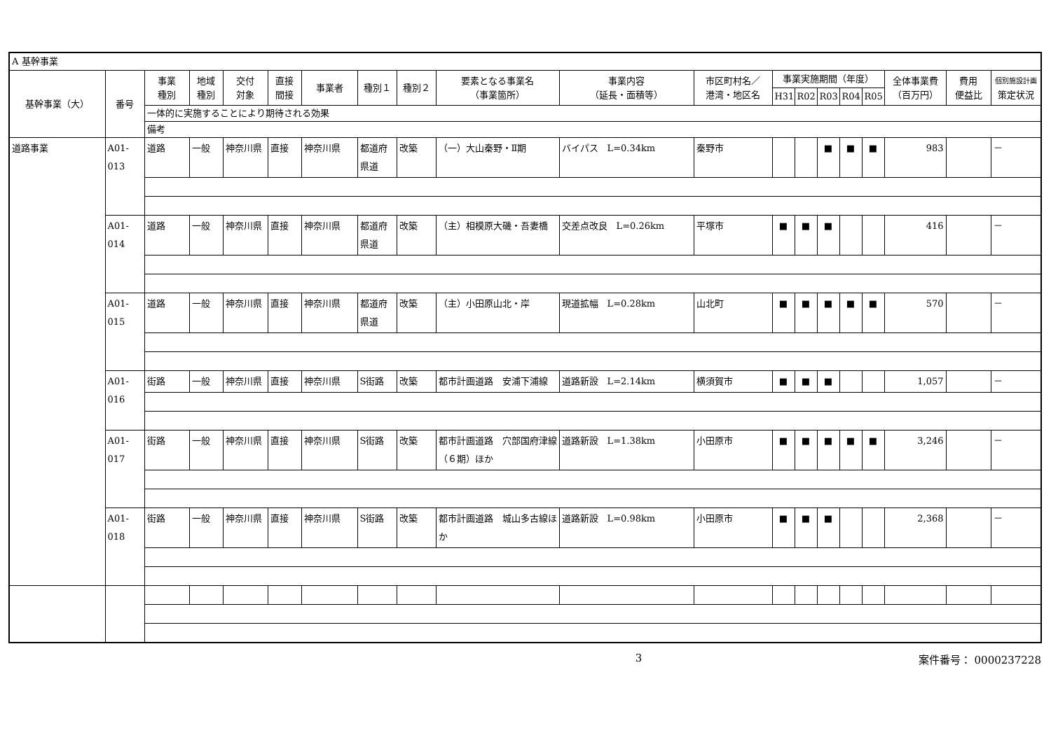| A 基幹事業 | | | | | | | | | | | | | | | | | | | |
| 基幹事業（大） | 番号 | 事業 種別 | 地域 種別 | 交付 対象 | 直接 間接 | 事業者 | 種別１ | 種別２ | 要素となる事業名 （事業箇所） | 事業内容 （延長・面積等） | 市区町村名／ 港湾・地区名 | 事業実施期間（年度） | | | | | 全体事業費 （百万円） | 費用 便益比 | 個別施設計画 策定状況 |
| | | | | | | | | | | | | H31 | R02 | R03 | R04 | R05 | | | |
| | | 一体的に実施することにより期待される効果 | | | | | | | | | | | | | | | | | |
| | | 備考 | | | | | | | | | | | | | | | | | |
| 道路事業 | A01-013 | 道路 | 一般 | 神奈川県 | 直接 | 神奈川県 | 都道府県道 | 改築 | （一）大山秦野・Ⅱ期 | バイパス L=0.34km | 秦野市 | | | ■ | ■ | ■ | 983 | | － |
| | A01-014 | 道路 | 一般 | 神奈川県 | 直接 | 神奈川県 | 都道府県道 | 改築 | （主）相模原大磯・吾妻橋 | 交差点改良 L=0.26km | 平塚市 | ■ | ■ | ■ | | | 416 | | － |
| | A01-015 | 道路 | 一般 | 神奈川県 | 直接 | 神奈川県 | 都道府県道 | 改築 | （主）小田原山北・岸 | 現道拡幅 L=0.28km | 山北町 | ■ | ■ | ■ | ■ | ■ | 570 | | － |
| | A01-016 | 街路 | 一般 | 神奈川県 | 直接 | 神奈川県 | S街路 | 改築 | 都市計画道路 安浦下浦線 | 道路新設 L=2.14km | 横須賀市 | ■ | ■ | ■ | | | 1,057 | | － |
| | A01-017 | 街路 | 一般 | 神奈川県 | 直接 | 神奈川県 | S街路 | 改築 | 都市計画道路 穴部国府津線（６期）ほか | 道路新設 L=1.38km | 小田原市 | ■ | ■ | ■ | ■ | ■ | 3,246 | | － |
| | A01-018 | 街路 | 一般 | 神奈川県 | 直接 | 神奈川県 | S街路 | 改築 | 都市計画道路 城山多古線ほか | 道路新設 L=0.98km | 小田原市 | ■ | ■ | ■ | | | 2,368 | | － |
3 案件番号： 0000237228